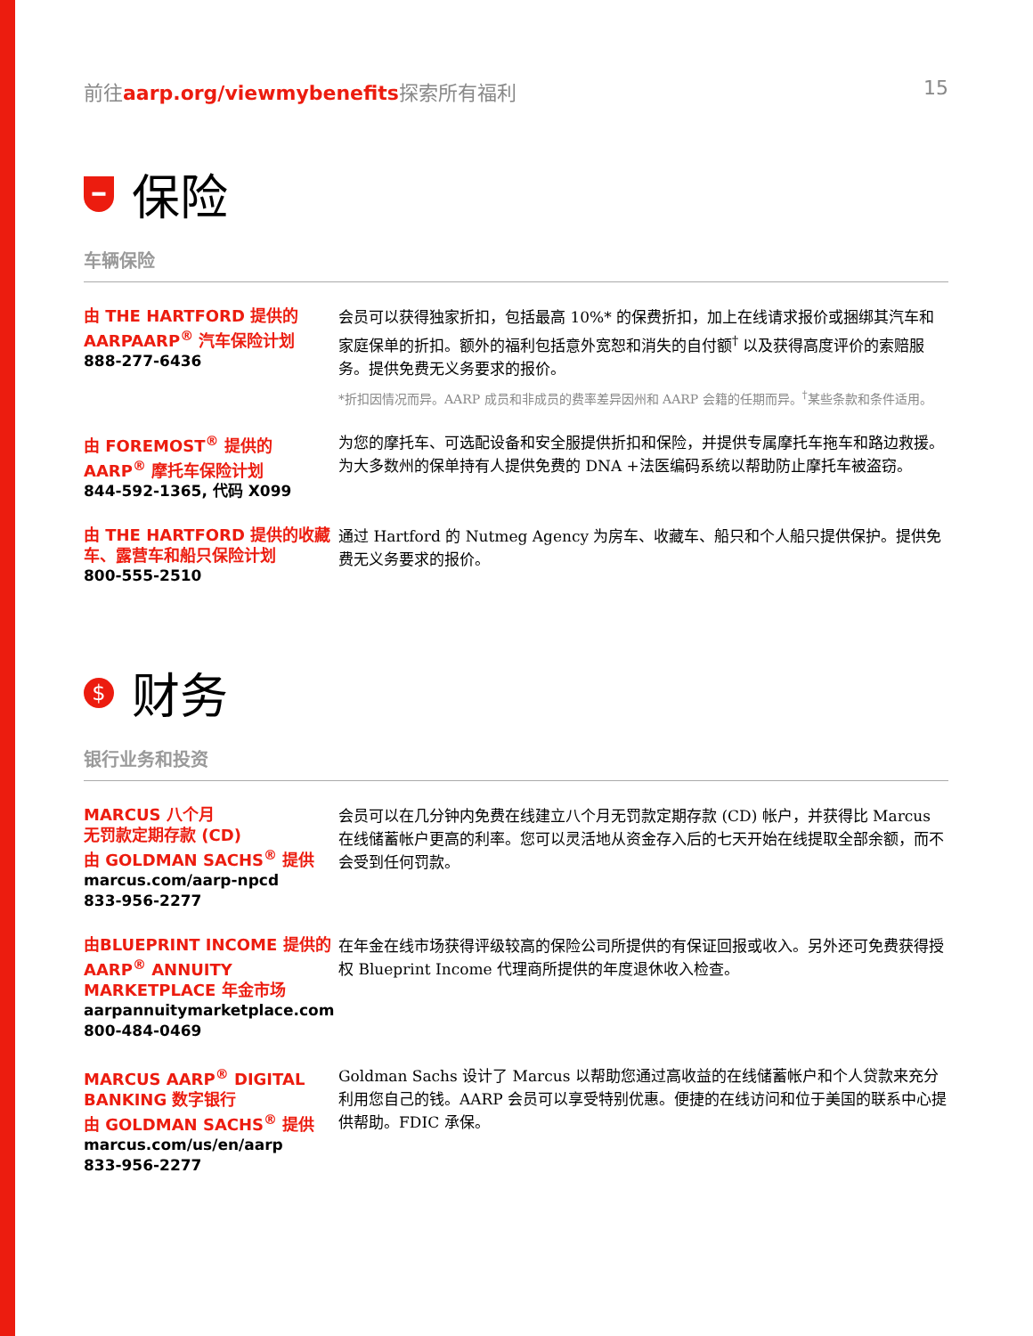前往aarp.org/viewmybenefits探索所有福利 15
━ 保险
车辆保险
由 THE HARTFORD 提供的 AARPAARP<sup>®</sup> 汽车保险计划
888-277-6436
会员可以获得独家折扣，包括最高 10%* 的保费折扣，加上在线请求报价或捆绑其汽车和家庭保单的折扣。额外的福利包括意外宽恕和消失的自付额<sup>†</sup> 以及获得高度评价的索赔服务。提供免费无义务要求的报价。
*折扣因情况而异。AARP 成员和非成员的费率差异因州和 AARP 会籍的任期而异。<sup>†</sup>某些条款和条件适用。
由 FOREMOST<sup>®</sup> 提供的 AARP<sup>®</sup> 摩托车保险计划
844-592-1365, 代码 X099
为您的摩托车、可选配设备和安全服提供折扣和保险，并提供专属摩托车拖车和路边救援。为大多数州的保单持有人提供免费的 DNA +法医编码系统以帮助防止摩托车被盗窃。
由 THE HARTFORD 提供的收藏车、露营车和船只保险计划
800-555-2510
通过 Hartford 的 Nutmeg Agency 为房车、收藏车、船只和个人船只提供保护。提供免费无义务要求的报价。
$ 财务
银行业务和投资
MARCUS 八个月
无罚款定期存款 (CD)
由 GOLDMAN SACHS<sup>®</sup> 提供
marcus.com/aarp-npcd
833-956-2277
会员可以在几分钟内免费在线建立八个月无罚款定期存款 (CD) 帐户，并获得比 Marcus 在线储蓄帐户更高的利率。您可以灵活地从资金存入后的七天开始在线提取全部余额，而不会受到任何罚款。
由BLUEPRINT INCOME 提供的 AARP<sup>®</sup> ANNUITY MARKETPLACE 年金市场
aarpannuitymarketplace.com
800-484-0469
在年金在线市场获得评级较高的保险公司所提供的有保证回报或收入。另外还可免费获得授权 Blueprint Income 代理商所提供的年度退休收入检查。
MARCUS AARP<sup>®</sup> DIGITAL BANKING 数字银行
由 GOLDMAN SACHS<sup>®</sup> 提供
marcus.com/us/en/aarp
833-956-2277
Goldman Sachs 设计了 Marcus 以帮助您通过高收益的在线储蓄帐户和个人贷款来充分利用您自己的钱。AARP 会员可以享受特别优惠。便捷的在线访问和位于美国的联系中心提供帮助。FDIC 承保。